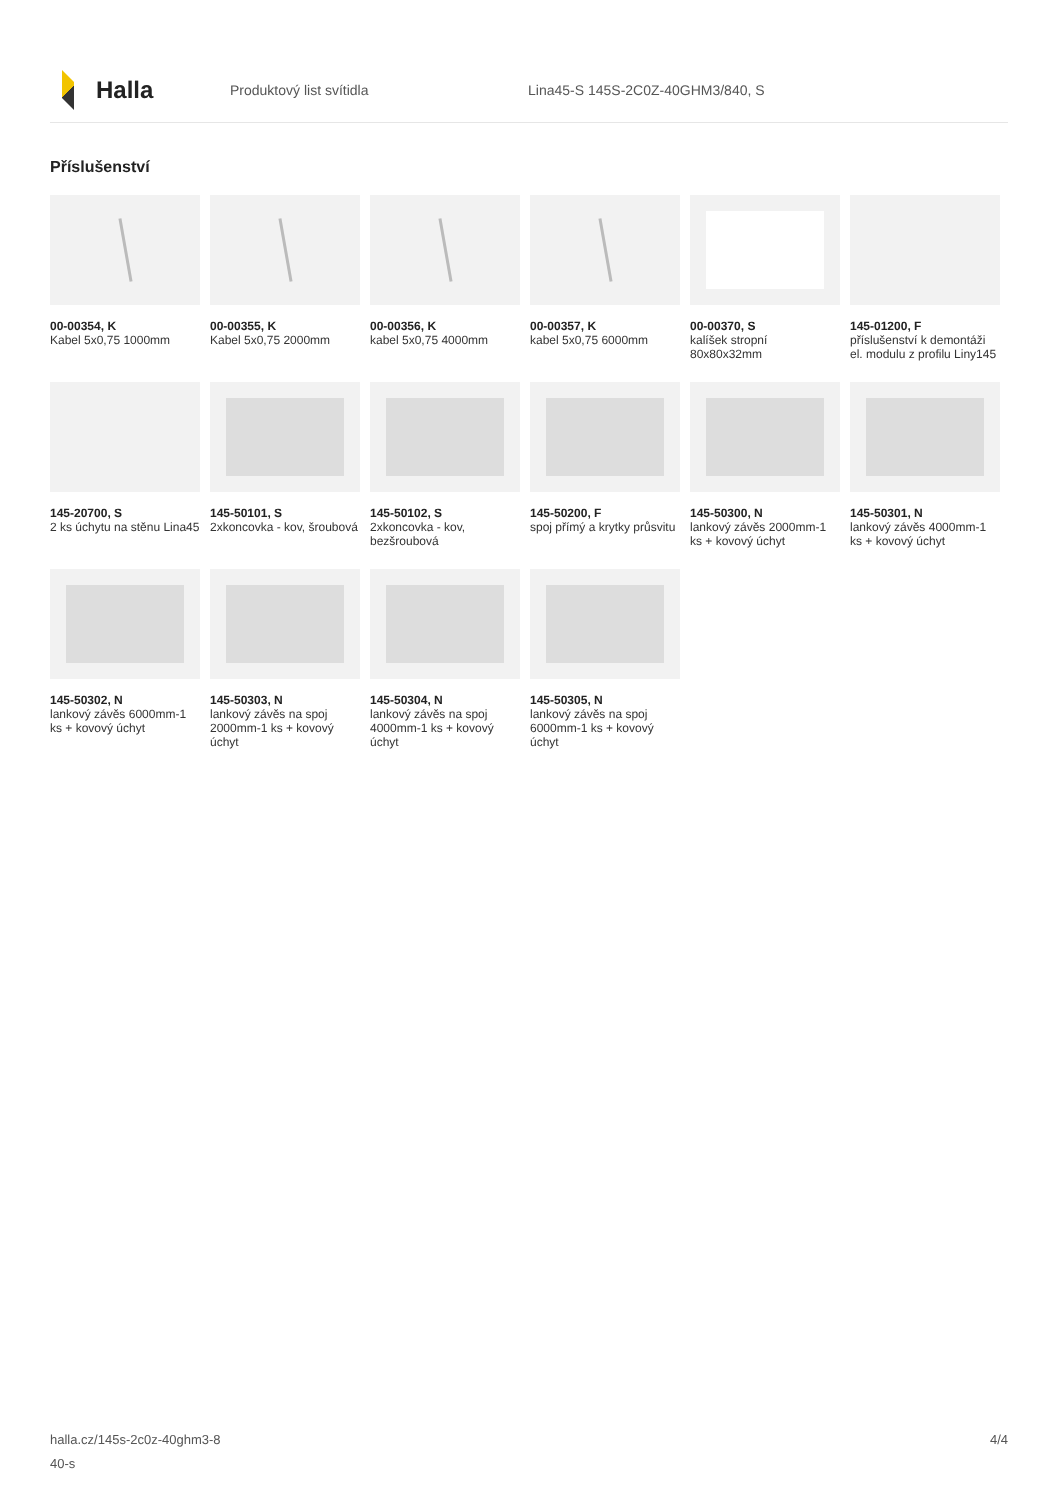Halla
Produktový list svítidla
Lina45-S 145S-2C0Z-40GHM3/840, S
Příslušenství
00-00354, K
Kabel 5x0,75 1000mm
00-00355, K
Kabel 5x0,75 2000mm
00-00356, K
kabel 5x0,75 4000mm
00-00357, K
kabel 5x0,75 6000mm
00-00370, S
kalíšek stropní 80x80x32mm
145-01200, F
příslušenství k demontáži el. modulu z profilu Liny145
145-20700, S
2 ks úchytu na stěnu Lina45
145-50101, S
2xkoncovka - kov, šroubová
145-50102, S
2xkoncovka - kov, bezšroubová
145-50200, F
spoj přímý a krytky průsvitu
145-50300, N
lankový závěs 2000mm-1 ks + kovový úchyt
145-50301, N
lankový závěs 4000mm-1 ks + kovový úchyt
145-50302, N
lankový závěs 6000mm-1 ks + kovový úchyt
145-50303, N
lankový závěs na spoj 2000mm-1 ks + kovový úchyt
145-50304, N
lankový závěs na spoj 4000mm-1 ks + kovový úchyt
145-50305, N
lankový závěs na spoj 6000mm-1 ks + kovový úchyt
halla.cz/145s-2c0z-40ghm3-8
40-s
4/4